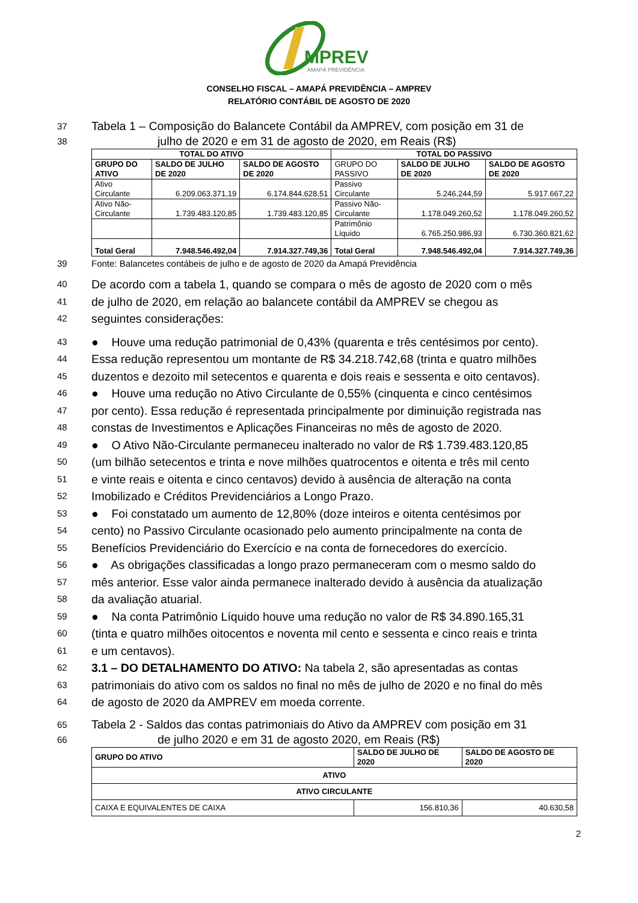MPREV
AMAPÁ PREVIDÊNCIA
CONSELHO FISCAL – AMAPÁ PREVIDÊNCIA – AMPREV
RELATÓRIO CONTÁBIL DE AGOSTO DE 2020
37 Tabela 1 – Composição do Balancete Contábil da AMPREV, com posição em 31 de
38 julho de 2020 e em 31 de agosto de 2020, em Reais (R$)
| TOTAL DO ATIVO | | | TOTAL DO PASSIVO | | |
| --- | --- | --- | --- | --- | --- |
| GRUPO DO ATIVO | SALDO DE JULHO DE 2020 | SALDO DE AGOSTO DE 2020 | GRUPO DO PASSIVO | SALDO DE JULHO DE 2020 | SALDO DE AGOSTO DE 2020 |
| Ativo Circulante | 6.209.063.371,19 | 6.174.844.628,51 | Passivo Circulante | 5.246.244,59 | 5.917.667,22 |
| Ativo Não-Circulante | 1.739.483.120,85 | 1.739.483.120,85 | Passivo Não-Circulante | 1.178.049.260,52 | 1.178.049.260,52 |
| | | | Patrimônio Líquido | 6.765.250.986,93 | 6.730.360.821,62 |
| Total Geral | 7.948.546.492,04 | 7.914.327.749,36 | Total Geral | 7.948.546.492,04 | 7.914.327.749,36 |
39 Fonte: Balancetes contábeis de julho e de agosto de 2020 da Amapá Previdência
40 De acordo com a tabela 1, quando se compara o mês de agosto de 2020 com o mês
41 de julho de 2020, em relação ao balancete contábil da AMPREV se chegou as
42 seguintes considerações:
43 ● Houve uma redução patrimonial de 0,43% (quarenta e três centésimos por cento).
44 Essa redução representou um montante de R$ 34.218.742,68 (trinta e quatro milhões
45 duzentos e dezoito mil setecentos e quarenta e dois reais e sessenta e oito centavos).
46 ● Houve uma redução no Ativo Circulante de 0,55% (cinquenta e cinco centésimos
47 por cento). Essa redução é representada principalmente por diminuição registrada nas
48 constas de Investimentos e Aplicações Financeiras no mês de agosto de 2020.
49 ● O Ativo Não-Circulante permaneceu inalterado no valor de R$ 1.739.483.120,85
50 (um bilhão setecentos e trinta e nove milhões quatrocentos e oitenta e três mil cento
51 e vinte reais e oitenta e cinco centavos) devido à ausência de alteração na conta
52 Imobilizado e Créditos Previdenciários a Longo Prazo.
53 ● Foi constatado um aumento de 12,80% (doze inteiros e oitenta centésimos por
54 cento) no Passivo Circulante ocasionado pelo aumento principalmente na conta de
55 Benefícios Previdenciário do Exercício e na conta de fornecedores do exercício.
56 ● As obrigações classificadas a longo prazo permaneceram com o mesmo saldo do
57 mês anterior. Esse valor ainda permanece inalterado devido à ausência da atualização
58 da avaliação atuarial.
59 ● Na conta Patrimônio Líquido houve uma redução no valor de R$ 34.890.165,31
60 (tinta e quatro milhões oitocentos e noventa mil cento e sessenta e cinco reais e trinta
61 e um centavos).
62 3.1 – DO DETALHAMENTO DO ATIVO: Na tabela 2, são apresentadas as contas
63 patrimoniais do ativo com os saldos no final no mês de julho de 2020 e no final do mês
64 de agosto de 2020 da AMPREV em moeda corrente.
65 Tabela 2 - Saldos das contas patrimoniais do Ativo da AMPREV com posição em 31
66 de julho 2020 e em 31 de agosto 2020, em Reais (R$)
| GRUPO DO ATIVO | SALDO DE JULHO DE 2020 | SALDO DE AGOSTO DE 2020 |
| --- | --- | --- |
| ATIVO | | |
| ATIVO CIRCULANTE | | |
| CAIXA E EQUIVALENTES DE CAIXA | 156.810,36 | 40.630,58 |
2